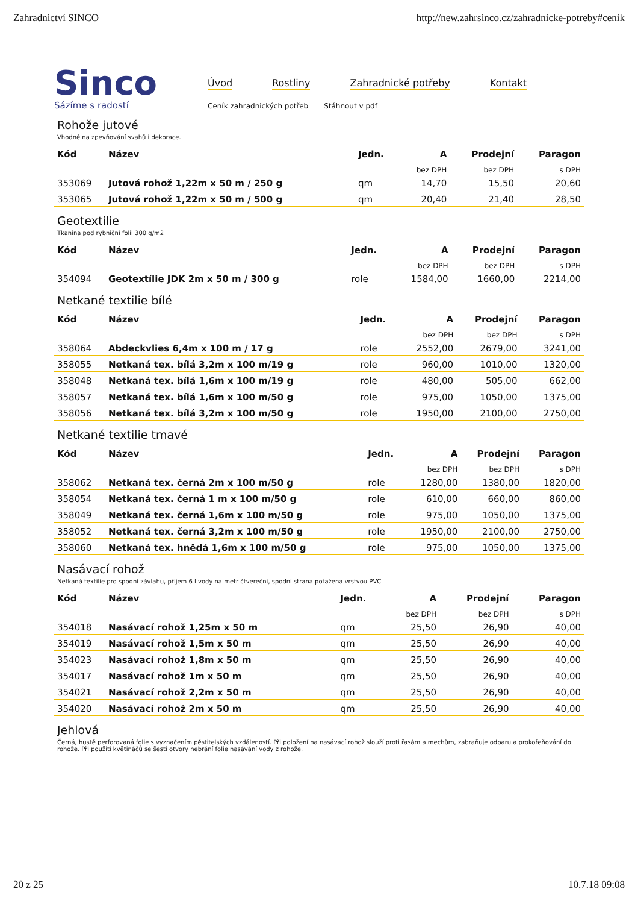Zahradnictví SINCO http://new.zahrsinco.cz/zahradnicke-potreby#cenik
Sinco
Sázíme s radostí
Úvod Rostliny Zahradnické potřeby Kontakt
Ceník zahradnických potřeb Stáhnout v pdf
Rohože jutové
Vhodné na zpevňování svahů i dekorace.
| Kód | Název | Jedn. | A | Prodejní | Paragon |
| --- | --- | --- | --- | --- | --- |
| | | | bez DPH | bez DPH | s DPH |
| 353069 | Jutová rohož 1,22m x 50 m / 250 g | qm | 14,70 | 15,50 | 20,60 |
| 353065 | Jutová rohož 1,22m x 50 m / 500 g | qm | 20,40 | 21,40 | 28,50 |
Geotextilie
Tkanina pod rybniční folii 300 g/m2
| Kód | Název | Jedn. | A | Prodejní | Paragon |
| --- | --- | --- | --- | --- | --- |
| | | | bez DPH | bez DPH | s DPH |
| 354094 | Geotextílie JDK 2m x 50 m / 300 g | role | 1584,00 | 1660,00 | 2214,00 |
Netkané textilie bílé
| Kód | Název | Jedn. | A | Prodejní | Paragon |
| --- | --- | --- | --- | --- | --- |
| | | | bez DPH | bez DPH | s DPH |
| 358064 | Abdeckvlies 6,4m x 100 m / 17 g | role | 2552,00 | 2679,00 | 3241,00 |
| 358055 | Netkaná tex. bílá 3,2m x 100 m/19 g | role | 960,00 | 1010,00 | 1320,00 |
| 358048 | Netkaná tex. bílá 1,6m x 100 m/19 g | role | 480,00 | 505,00 | 662,00 |
| 358057 | Netkaná tex. bílá 1,6m x 100 m/50 g | role | 975,00 | 1050,00 | 1375,00 |
| 358056 | Netkaná tex. bílá 3,2m x 100 m/50 g | role | 1950,00 | 2100,00 | 2750,00 |
Netkané textilie tmavé
| Kód | Název | Jedn. | A | Prodejní | Paragon |
| --- | --- | --- | --- | --- | --- |
| | | | bez DPH | bez DPH | s DPH |
| 358062 | Netkaná tex. černá 2m x 100 m/50 g | role | 1280,00 | 1380,00 | 1820,00 |
| 358054 | Netkaná tex. černá 1 m x 100 m/50 g | role | 610,00 | 660,00 | 860,00 |
| 358049 | Netkaná tex. černá 1,6m x 100 m/50 g | role | 975,00 | 1050,00 | 1375,00 |
| 358052 | Netkaná tex. černá 3,2m x 100 m/50 g | role | 1950,00 | 2100,00 | 2750,00 |
| 358060 | Netkaná tex. hnědá 1,6m x 100 m/50 g | role | 975,00 | 1050,00 | 1375,00 |
Nasávací rohož
Netkaná textilie pro spodní závlahu, příjem 6 l vody na metr čtvereční, spodní strana potažena vrstvou PVC
| Kód | Název | Jedn. | A | Prodejní | Paragon |
| --- | --- | --- | --- | --- | --- |
| | | | bez DPH | bez DPH | s DPH |
| 354018 | Nasávací rohož 1,25m x 50 m | qm | 25,50 | 26,90 | 40,00 |
| 354019 | Nasávací rohož 1,5m x 50 m | qm | 25,50 | 26,90 | 40,00 |
| 354023 | Nasávací rohož 1,8m x 50 m | qm | 25,50 | 26,90 | 40,00 |
| 354017 | Nasávací rohož 1m x 50 m | qm | 25,50 | 26,90 | 40,00 |
| 354021 | Nasávací rohož 2,2m x 50 m | qm | 25,50 | 26,90 | 40,00 |
| 354020 | Nasávací rohož 2m x 50 m | qm | 25,50 | 26,90 | 40,00 |
Jehlová
Černá, hustě perforovaná folie s vyznačením pěstitelských vzdáleností. Při položení na nasávací rohož slouží proti řasám a mechům, zabraňuje odparu a prokořeňování do rohože. Při použití květináčů se šesti otvory nebrání folie nasávání vody z rohože.
20 z 25 10.7.18 09:08